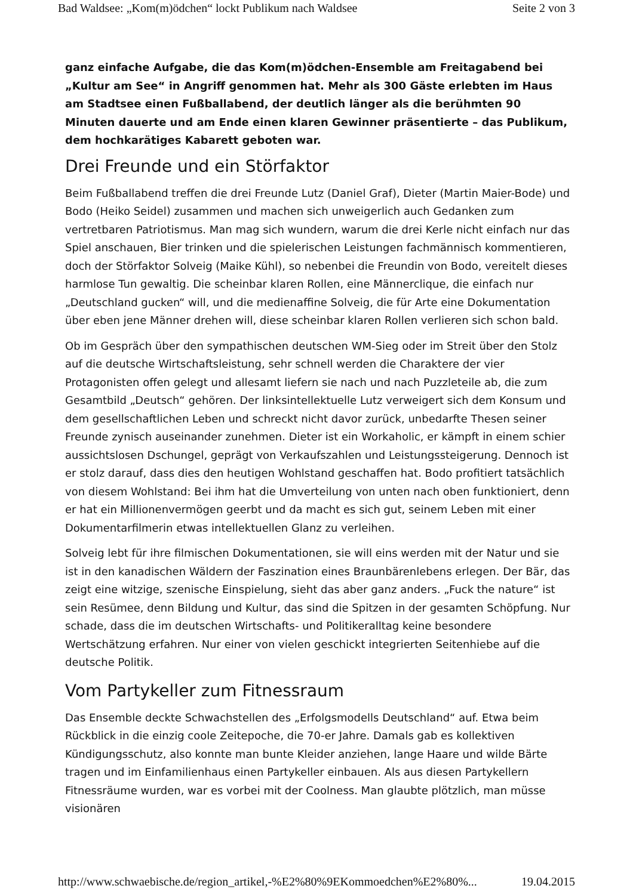Bad Waldsee: „Kom(m)ödchen“ lockt Publikum nach Waldsee Seite 2 von 3
ganz einfache Aufgabe, die das Kom(m)ödchen-Ensemble am Freitagabend bei „Kultur am See“ in Angriff genommen hat. Mehr als 300 Gäste erlebten im Haus am Stadtsee einen Fußballabend, der deutlich länger als die berühmten 90 Minuten dauerte und am Ende einen klaren Gewinner präsentierte – das Publikum, dem hochkarätiges Kabarett geboten war.
Drei Freunde und ein Störfaktor
Beim Fußballabend treffen die drei Freunde Lutz (Daniel Graf), Dieter (Martin Maier-Bode) und Bodo (Heiko Seidel) zusammen und machen sich unweigerlich auch Gedanken zum vertretbaren Patriotismus. Man mag sich wundern, warum die drei Kerle nicht einfach nur das Spiel anschauen, Bier trinken und die spielerischen Leistungen fachmännisch kommentieren, doch der Störfaktor Solveig (Maike Kühl), so nebenbei die Freundin von Bodo, vereitelt dieses harmlose Tun gewaltig. Die scheinbar klaren Rollen, eine Männerclique, die einfach nur „Deutschland gucken“ will, und die medienaffine Solveig, die für Arte eine Dokumentation über eben jene Männer drehen will, diese scheinbar klaren Rollen verlieren sich schon bald.
Ob im Gespräch über den sympathischen deutschen WM-Sieg oder im Streit über den Stolz auf die deutsche Wirtschaftsleistung, sehr schnell werden die Charaktere der vier Protagonisten offen gelegt und allesamt liefern sie nach und nach Puzzleteile ab, die zum Gesamtbild „Deutsch“ gehören. Der linksintellektuelle Lutz verweigert sich dem Konsum und dem gesellschaftlichen Leben und schreckt nicht davor zurück, unbedarfte Thesen seiner Freunde zynisch auseinander zunehmen. Dieter ist ein Workaholic, er kämpft in einem schier aussichtslosen Dschungel, geprägt von Verkaufszahlen und Leistungssteigerung. Dennoch ist er stolz darauf, dass dies den heutigen Wohlstand geschaffen hat. Bodo profitiert tatsächlich von diesem Wohlstand: Bei ihm hat die Umverteilung von unten nach oben funktioniert, denn er hat ein Millionenvermögen geerbt und da macht es sich gut, seinem Leben mit einer Dokumentarfilmerin etwas intellektuellen Glanz zu verleihen.
Solveig lebt für ihre filmischen Dokumentationen, sie will eins werden mit der Natur und sie ist in den kanadischen Wäldern der Faszination eines Braunbärenlebens erlegen. Der Bär, das zeigt eine witzige, szenische Einspielung, sieht das aber ganz anders. „Fuck the nature“ ist sein Resümee, denn Bildung und Kultur, das sind die Spitzen in der gesamten Schöpfung. Nur schade, dass die im deutschen Wirtschafts- und Politikeralltag keine besondere Wertschätzung erfahren. Nur einer von vielen geschickt integrierten Seitenhiebe auf die deutsche Politik.
Vom Partykeller zum Fitnessraum
Das Ensemble deckte Schwachstellen des „Erfolgsmodells Deutschland“ auf. Etwa beim Rückblick in die einzig coole Zeitepoche, die 70-er Jahre. Damals gab es kollektiven Kündigungsschutz, also konnte man bunte Kleider anziehen, lange Haare und wilde Bärte tragen und im Einfamilienhaus einen Partykeller einbauen. Als aus diesen Partykellern Fitnessräume wurden, war es vorbei mit der Coolness. Man glaubte plötzlich, man müsse visionären
http://www.schwaebische.de/region_artikel,-%E2%80%9EKommoedchen%E2%80%... 19.04.2015